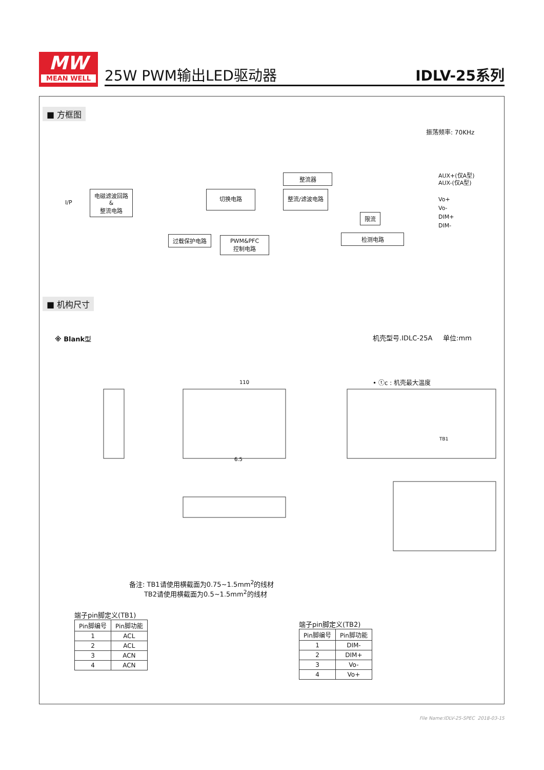MW
MEAN WELL
25W PWM输出LED驱动器 IDLV-25系列
■ 方框图
振荡频率: 70KHz
I/P
电磁滤波回路
&
整流电路
切换电路
整流器
整流/滤波电路
限流
过载保护电路
PWM&PFC
控制电路
检测电路
AUX+(仅A型)
AUX-(仅A型)
Vo+
Vo-
DIM+
DIM-
■ 机构尺寸
※ Blank型 机壳型号.IDLC-25A 单位:mm
• ⓣc : 机壳最大温度
110
75
TB1
6.5
备注: TB1请使用横截面为0.75~1.5mm<sup>2</sup>的线材
TB2请使用横截面为0.5~1.5mm<sup>2</sup>的线材
端子pin脚定义(TB1)
| Pin脚编号 | Pin脚功能 |
| --- | --- |
| 1 | ACL |
| 2 | ACL |
| 3 | ACN |
| 4 | ACN |
端子pin脚定义(TB2)
| Pin脚编号 | Pin脚功能 |
| --- | --- |
| 1 | DIM- |
| 2 | DIM+ |
| 3 | Vo- |
| 4 | Vo+ |
File Name:IDLV-25-SPEC 2018-03-15